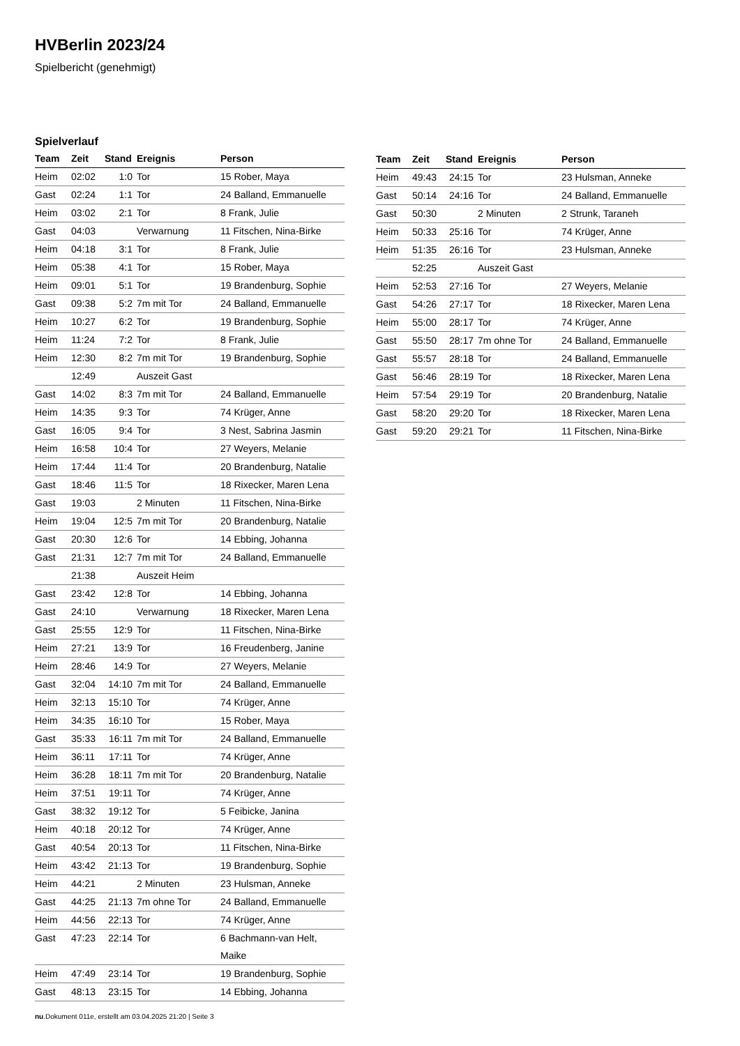HVBerlin 2023/24
Spielbericht (genehmigt)
Spielverlauf
| Team | Zeit | Stand | Ereignis | Person |
| --- | --- | --- | --- | --- |
| Heim | 02:02 | 1:0 | Tor | 15 Rober, Maya |
| Gast | 02:24 | 1:1 | Tor | 24 Balland, Emmanuelle |
| Heim | 03:02 | 2:1 | Tor | 8 Frank, Julie |
| Gast | 04:03 | | Verwarnung | 11 Fitschen, Nina-Birke |
| Heim | 04:18 | 3:1 | Tor | 8 Frank, Julie |
| Heim | 05:38 | 4:1 | Tor | 15 Rober, Maya |
| Heim | 09:01 | 5:1 | Tor | 19 Brandenburg, Sophie |
| Gast | 09:38 | 5:2 | 7m mit Tor | 24 Balland, Emmanuelle |
| Heim | 10:27 | 6:2 | Tor | 19 Brandenburg, Sophie |
| Heim | 11:24 | 7:2 | Tor | 8 Frank, Julie |
| Heim | 12:30 | 8:2 | 7m mit Tor | 19 Brandenburg, Sophie |
| | 12:49 | | Auszeit Gast | |
| Gast | 14:02 | 8:3 | 7m mit Tor | 24 Balland, Emmanuelle |
| Heim | 14:35 | 9:3 | Tor | 74 Krüger, Anne |
| Gast | 16:05 | 9:4 | Tor | 3 Nest, Sabrina Jasmin |
| Heim | 16:58 | 10:4 | Tor | 27 Weyers, Melanie |
| Heim | 17:44 | 11:4 | Tor | 20 Brandenburg, Natalie |
| Gast | 18:46 | 11:5 | Tor | 18 Rixecker, Maren Lena |
| Gast | 19:03 | | 2 Minuten | 11 Fitschen, Nina-Birke |
| Heim | 19:04 | 12:5 | 7m mit Tor | 20 Brandenburg, Natalie |
| Gast | 20:30 | 12:6 | Tor | 14 Ebbing, Johanna |
| Gast | 21:31 | 12:7 | 7m mit Tor | 24 Balland, Emmanuelle |
| | 21:38 | | Auszeit Heim | |
| Gast | 23:42 | 12:8 | Tor | 14 Ebbing, Johanna |
| Gast | 24:10 | | Verwarnung | 18 Rixecker, Maren Lena |
| Gast | 25:55 | 12:9 | Tor | 11 Fitschen, Nina-Birke |
| Heim | 27:21 | 13:9 | Tor | 16 Freudenberg, Janine |
| Heim | 28:46 | 14:9 | Tor | 27 Weyers, Melanie |
| Gast | 32:04 | 14:10 | 7m mit Tor | 24 Balland, Emmanuelle |
| Heim | 32:13 | 15:10 | Tor | 74 Krüger, Anne |
| Heim | 34:35 | 16:10 | Tor | 15 Rober, Maya |
| Gast | 35:33 | 16:11 | 7m mit Tor | 24 Balland, Emmanuelle |
| Heim | 36:11 | 17:11 | Tor | 74 Krüger, Anne |
| Heim | 36:28 | 18:11 | 7m mit Tor | 20 Brandenburg, Natalie |
| Heim | 37:51 | 19:11 | Tor | 74 Krüger, Anne |
| Gast | 38:32 | 19:12 | Tor | 5 Feibicke, Janina |
| Heim | 40:18 | 20:12 | Tor | 74 Krüger, Anne |
| Gast | 40:54 | 20:13 | Tor | 11 Fitschen, Nina-Birke |
| Heim | 43:42 | 21:13 | Tor | 19 Brandenburg, Sophie |
| Heim | 44:21 | | 2 Minuten | 23 Hulsman, Anneke |
| Gast | 44:25 | 21:13 | 7m ohne Tor | 24 Balland, Emmanuelle |
| Heim | 44:56 | 22:13 | Tor | 74 Krüger, Anne |
| Gast | 47:23 | 22:14 | Tor | 6 Bachmann-van Helt, Maike |
| Heim | 47:49 | 23:14 | Tor | 19 Brandenburg, Sophie |
| Gast | 48:13 | 23:15 | Tor | 14 Ebbing, Johanna |
| Team | Zeit | Stand | Ereignis | Person |
| --- | --- | --- | --- | --- |
| Heim | 49:43 | 24:15 | Tor | 23 Hulsman, Anneke |
| Gast | 50:14 | 24:16 | Tor | 24 Balland, Emmanuelle |
| Gast | 50:30 | | 2 Minuten | 2 Strunk, Taraneh |
| Heim | 50:33 | 25:16 | Tor | 74 Krüger, Anne |
| Heim | 51:35 | 26:16 | Tor | 23 Hulsman, Anneke |
| | 52:25 | | Auszeit Gast | |
| Heim | 52:53 | 27:16 | Tor | 27 Weyers, Melanie |
| Gast | 54:26 | 27:17 | Tor | 18 Rixecker, Maren Lena |
| Heim | 55:00 | 28:17 | Tor | 74 Krüger, Anne |
| Gast | 55:50 | 28:17 | 7m ohne Tor | 24 Balland, Emmanuelle |
| Gast | 55:57 | 28:18 | Tor | 24 Balland, Emmanuelle |
| Gast | 56:46 | 28:19 | Tor | 18 Rixecker, Maren Lena |
| Heim | 57:54 | 29:19 | Tor | 20 Brandenburg, Natalie |
| Gast | 58:20 | 29:20 | Tor | 18 Rixecker, Maren Lena |
| Gast | 59:20 | 29:21 | Tor | 11 Fitschen, Nina-Birke |
nu.Dokument 011e, erstellt am 03.04.2025 21:20 | Seite 3